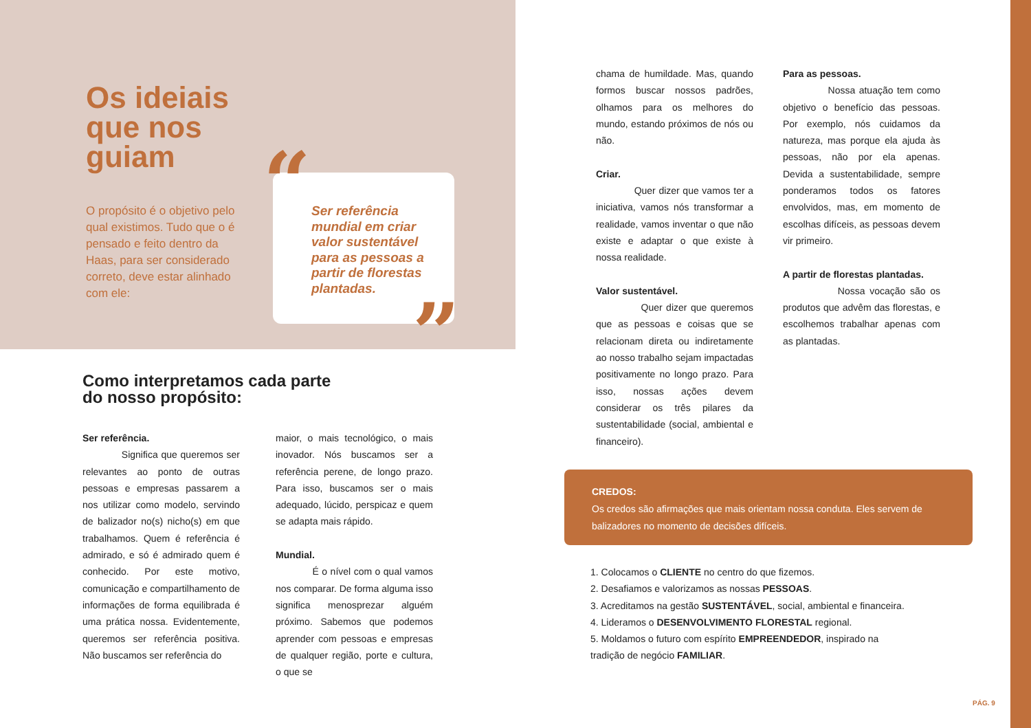Os ideiais
que nos
guiam
O propósito é o objetivo pelo qual existimos. Tudo que o é pensado e feito dentro da Haas, para ser considerado correto, deve estar alinhado com ele:
Ser referência mundial em criar valor sustentável para as pessoas a partir de florestas plantadas.
“
”
Como interpretamos cada parte
do nosso propósito:
Ser referência.
Significa que queremos ser relevantes ao ponto de outras pessoas e empresas passarem a nos utilizar como modelo, servindo de balizador no(s) nicho(s) em que trabalhamos. Quem é referência é admirado, e só é admirado quem é conhecido. Por este motivo, comunicação e compartilhamento de informações de forma equilibrada é uma prática nossa. Evidentemente, queremos ser referência positiva. Não buscamos ser referência do
maior, o mais tecnológico, o mais inovador. Nós buscamos ser a referência perene, de longo prazo. Para isso, buscamos ser o mais adequado, lúcido, perspicaz e quem se adapta mais rápido.
Mundial.
É o nível com o qual vamos nos comparar. De forma alguma isso significa menosprezar alguém próximo. Sabemos que podemos aprender com pessoas e empresas de qualquer região, porte e cultura, o que se
chama de humildade. Mas, quando formos buscar nossos padrões, olhamos para os melhores do mundo, estando próximos de nós ou não.
Criar.
Quer dizer que vamos ter a iniciativa, vamos nós transformar a realidade, vamos inventar o que não existe e adaptar o que existe à nossa realidade.
Valor sustentável.
Quer dizer que queremos que as pessoas e coisas que se relacionam direta ou indiretamente ao nosso trabalho sejam impactadas positivamente no longo prazo. Para isso, nossas ações devem considerar os três pilares da sustentabilidade (social, ambiental e financeiro).
Para as pessoas.
Nossa atuação tem como objetivo o benefício das pessoas. Por exemplo, nós cuidamos da natureza, mas porque ela ajuda às pessoas, não por ela apenas. Devida a sustentabilidade, sempre ponderamos todos os fatores envolvidos, mas, em momento de escolhas difíceis, as pessoas devem vir primeiro.
A partir de florestas plantadas.
Nossa vocação são os produtos que advêm das florestas, e escolhemos trabalhar apenas com as plantadas.
CREDOS:
Os credos são afirmações que mais orientam nossa conduta. Eles servem de balizadores no momento de decisões difíceis.
1. Colocamos o CLIENTE no centro do que fizemos.
2. Desafiamos e valorizamos as nossas PESSOAS.
3. Acreditamos na gestão SUSTENTÁVEL, social, ambiental e financeira.
4. Lideramos o DESENVOLVIMENTO FLORESTAL regional.
5. Moldamos o futuro com espírito EMPREENDEDOR, inspirado na
tradição de negócio FAMILIAR.
PÁG. 9